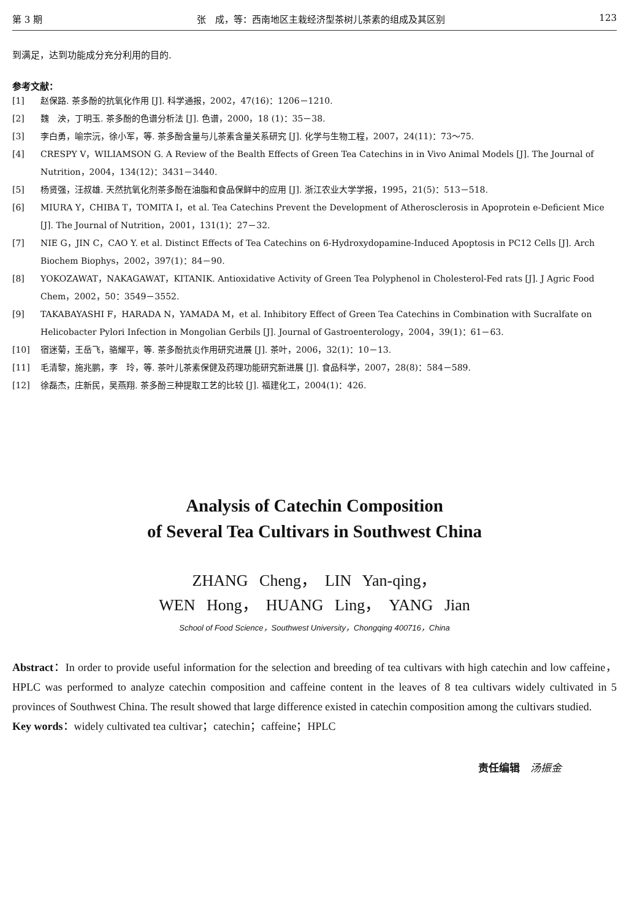第 3 期 张　成，等：西南地区主栽经济型茶树儿茶素的组成及其区别 123
到满足，达到功能成分充分利用的目的.
参考文献：
[1] 赵保路. 茶多酚的抗氧化作用 [J]. 科学通报，2002，47(16)：1206－1210.
[2] 魏　泱，丁明玉. 茶多酚的色谱分析法 [J]. 色谱，2000，18 (1)：35－38.
[3] 李白勇，喻宗沅，徐小军，等. 茶多酚含量与儿茶素含量关系研究 [J]. 化学与生物工程，2007，24(11)：73～75.
[4] CRESPY V，WILIAMSON G. A Review of the Bealth Effects of Green Tea Catechins in in Vivo Animal Models [J]. The Journal of Nutrition，2004，134(12)：3431－3440.
[5] 杨贤强，汪叔雄. 天然抗氧化剂茶多酚在油脂和食品保鲜中的应用 [J]. 浙江农业大学学报，1995，21(5)：513－518.
[6] MIURA Y，CHIBA T，TOMITA I，et al. Tea Catechins Prevent the Development of Atherosclerosis in Apoprotein e-Deficient Mice [J]. The Journal of Nutrition，2001，131(1)：27－32.
[7] NIE G，JIN C，CAO Y. et al. Distinct Effects of Tea Catechins on 6-Hydroxydopamine-Induced Apoptosis in PC12 Cells [J]. Arch Biochem Biophys，2002，397(1)：84－90.
[8] YOKOZAWAT，NAKAGAWAT，KITANIK. Antioxidative Activity of Green Tea Polyphenol in Cholesterol-Fed rats [J]. J Agric Food Chem，2002，50：3549－3552.
[9] TAKABAYASHI F，HARADA N，YAMADA M，et al. Inhibitory Effect of Green Tea Catechins in Combination with Sucralfate on Helicobacter Pylori Infection in Mongolian Gerbils [J]. Journal of Gastroenterology，2004，39(1)：61－63.
[10] 宿迷菊，王岳飞，骆耀平，等. 茶多酚抗炎作用研究进展 [J]. 茶叶，2006，32(1)：10－13.
[11] 毛清黎，施兆鹏，李　玲，等. 茶叶儿茶素保健及药理功能研究新进展 [J]. 食品科学，2007，28(8)：584－589.
[12] 徐磊杰，庄新民，吴燕翔. 茶多酚三种提取工艺的比较 [J]. 福建化工，2004(1)：426.
Analysis of Catechin Composition
of Several Tea Cultivars in Southwest China
ZHANG Cheng，　LIN Yan-qing，
WEN Hong，　HUANG Ling，　YANG Jian
School of Food Science，Southwest University，Chongqing 400716，China
Abstract：In order to provide useful information for the selection and breeding of tea cultivars with high catechin and low caffeine，HPLC was performed to analyze catechin composition and caffeine content in the leaves of 8 tea cultivars widely cultivated in 5 provinces of Southwest China. The result showed that large difference existed in catechin composition among the cultivars studied.
Key words：widely cultivated tea cultivar；catechin；caffeine；HPLC
责任编辑　汤振金